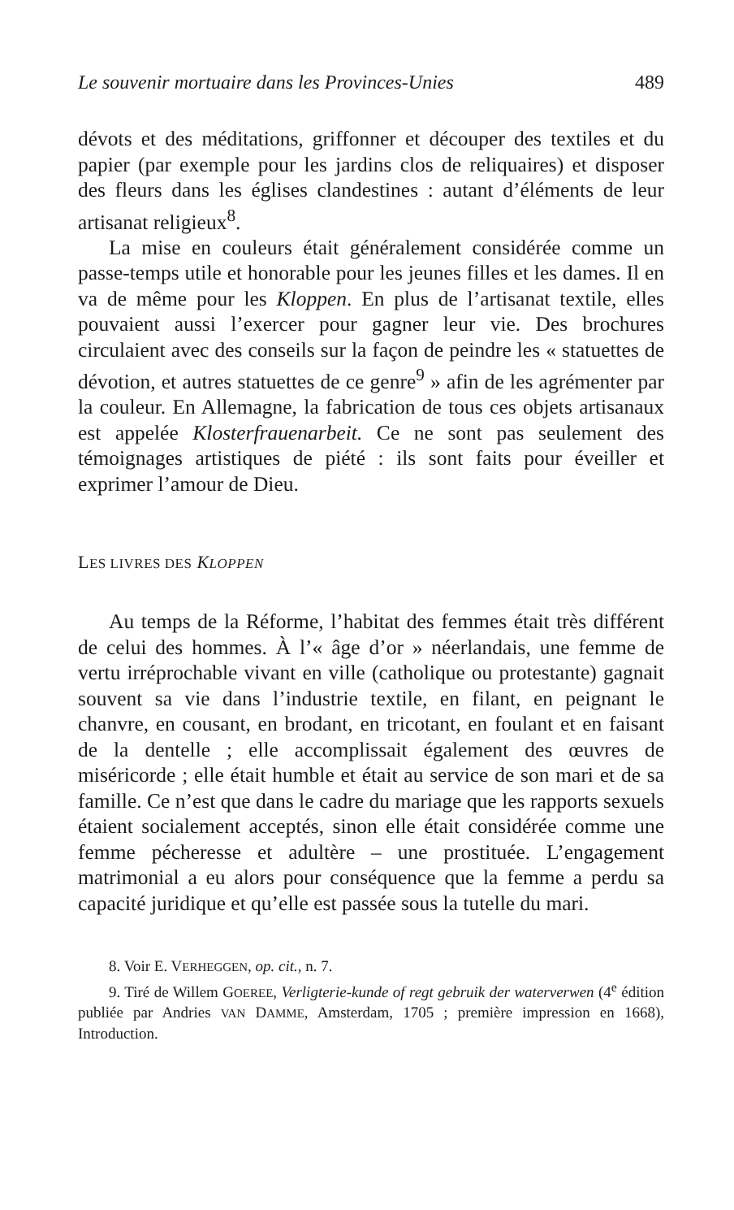Le souvenir mortuaire dans les Provinces-Unies 489
dévots et des méditations, griffonner et découper des textiles et du papier (par exemple pour les jardins clos de reliquaires) et disposer des fleurs dans les églises clandestines : autant d’éléments de leur artisanat religieux<sup>8</sup>.
La mise en couleurs était généralement considérée comme un passe-temps utile et honorable pour les jeunes filles et les dames. Il en va de même pour les Kloppen. En plus de l’artisanat textile, elles pouvaient aussi l’exercer pour gagner leur vie. Des brochures circulaient avec des conseils sur la façon de peindre les « statuettes de dévotion, et autres statuettes de ce genre<sup>9</sup> » afin de les agrémenter par la couleur. En Allemagne, la fabrication de tous ces objets artisanaux est appelée Klosterfrauenarbeit. Ce ne sont pas seulement des témoignages artistiques de piété : ils sont faits pour éveiller et exprimer l’amour de Dieu.
LES LIVRES DES KLOPPEN
Au temps de la Réforme, l’habitat des femmes était très différent de celui des hommes. À l’« âge d’or » néerlandais, une femme de vertu irréprochable vivant en ville (catholique ou protestante) gagnait souvent sa vie dans l’industrie textile, en filant, en peignant le chanvre, en cousant, en brodant, en tricotant, en foulant et en faisant de la dentelle ; elle accomplissait également des œuvres de miséricorde ; elle était humble et était au service de son mari et de sa famille. Ce n’est que dans le cadre du mariage que les rapports sexuels étaient socialement acceptés, sinon elle était considérée comme une femme pécheresse et adultère – une prostituée. L’engagement matrimonial a eu alors pour conséquence que la femme a perdu sa capacité juridique et qu’elle est passée sous la tutelle du mari.
8. Voir E. VERHEGGEN, op. cit., n. 7.
9. Tiré de Willem GOEREE, Verligterie-kunde of regt gebruik der waterverwen (4<sup>e</sup> édition publiée par Andries VAN DAMME, Amsterdam, 1705 ; première impression en 1668), Introduction.